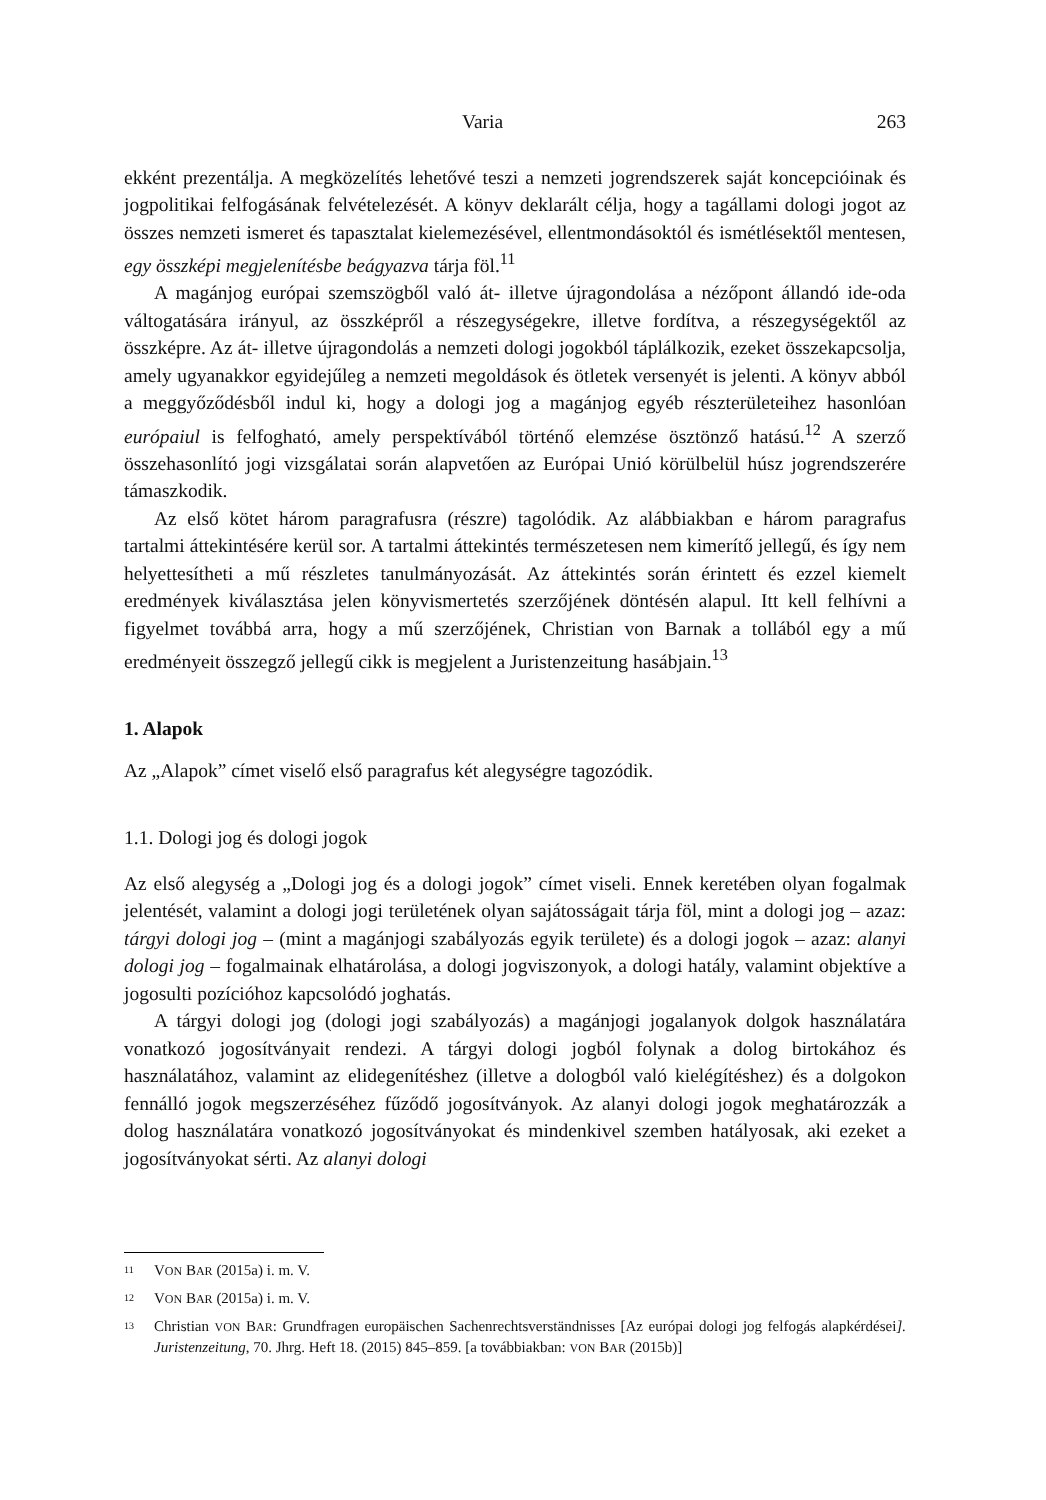Varia 263
ekként prezentálja. A megközelítés lehetővé teszi a nemzeti jogrendszerek saját koncepcióinak és jogpolitikai felfogásának felvételezését. A könyv deklarált célja, hogy a tagállami dologi jogot az összes nemzeti ismeret és tapasztalat kielemezésével, ellentmondásoktól és ismétlésektől mentesen, egy összképi megjelenítésbe beágyazva tárja föl.<sup>11</sup>
A magánjog európai szemszögből való át- illetve újragondolása a nézőpont állandó ide-oda váltogatására irányul, az összképről a részegységekre, illetve fordítva, a részegységektől az összképre. Az át- illetve újragondolás a nemzeti dologi jogokból táplálkozik, ezeket összekapcsolja, amely ugyanakkor egyidejűleg a nemzeti megoldások és ötletek versenyét is jelenti. A könyv abból a meggyőződésből indul ki, hogy a dologi jog a magánjog egyéb részterületeihez hasonlóan európaiul is felfogható, amely perspektívából történő elemzése ösztönző hatású.<sup>12</sup> A szerző összehasonlító jogi vizsgálatai során alapvetően az Európai Unió körülbelül húsz jogrendszerére támaszkodik.
Az első kötet három paragrafusra (részre) tagolódik. Az alábbiakban e három paragrafus tartalmi áttekintésére kerül sor. A tartalmi áttekintés természetesen nem kimerítő jellegű, és így nem helyettesítheti a mű részletes tanulmányozását. Az áttekintés során érintett és ezzel kiemelt eredmények kiválasztása jelen könyvismertetés szerzőjének döntésén alapul. Itt kell felhívni a figyelmet továbbá arra, hogy a mű szerzőjének, Christian von Barnak a tollából egy a mű eredményeit összegző jellegű cikk is megjelent a Juristenzeitung hasábjain.<sup>13</sup>
1. Alapok
Az „Alapok” címet viselő első paragrafus két alegységre tagozódik.
1.1. Dologi jog és dologi jogok
Az első alegység a „Dologi jog és a dologi jogok” címet viseli. Ennek keretében olyan fogalmak jelentését, valamint a dologi jogi területének olyan sajátosságait tárja föl, mint a dologi jog – azaz: tárgyi dologi jog – (mint a magánjogi szabályozás egyik területe) és a dologi jogok – azaz: alanyi dologi jog – fogalmainak elhatárolása, a dologi jogviszonyok, a dologi hatály, valamint objektíve a jogosulti pozícióhoz kapcsolódó joghatás.
A tárgyi dologi jog (dologi jogi szabályozás) a magánjogi jogalanyok dolgok használatára vonatkozó jogosítványait rendezi. A tárgyi dologi jogból folynak a dolog birtokához és használatához, valamint az elidegenítéshez (illetve a dologból való kielégítéshez) és a dolgokon fennálló jogok megszerzéséhez fűződő jogosítványok. Az alanyi dologi jogok meghatározzák a dolog használatára vonatkozó jogosítványokat és mindenkivel szemben hatályosak, aki ezeket a jogosítványokat sérti. Az alanyi dologi
<sup>11</sup> VON BAR (2015a) i. m. V.
<sup>12</sup> VON BAR (2015a) i. m. V.
<sup>13</sup> Christian VON BAR: Grundfragen europäischen Sachenrechtsverständnisses [Az európai dologi jog felfogás alapkérdései]. Juristenzeitung, 70. Jhrg. Heft 18. (2015) 845–859. [a továbbiakban: VON BAR (2015b)]